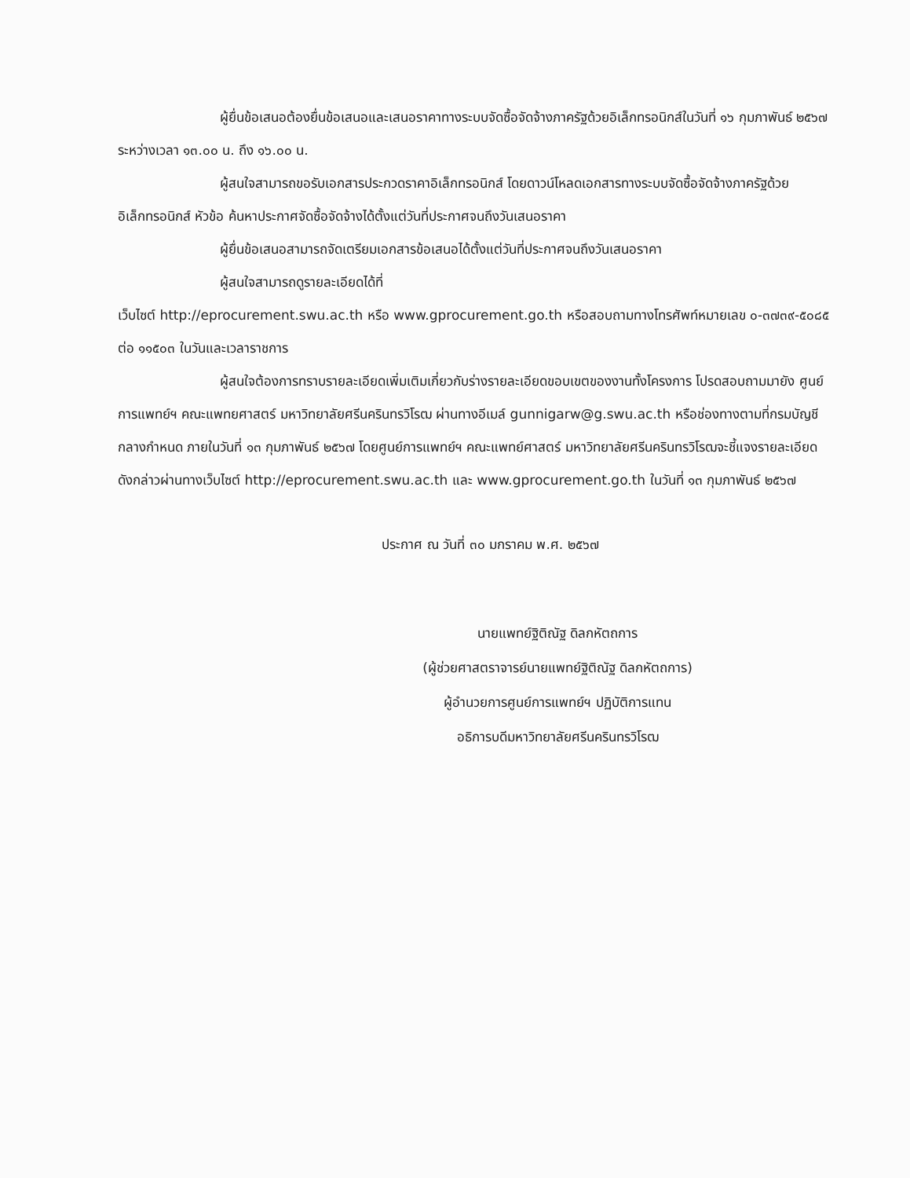ผู้ยื่นข้อเสนอต้องยื่นข้อเสนอและเสนอราคาทางระบบจัดซื้อจัดจ้างภาครัฐด้วยอิเล็กทรอนิกส์ในวันที่ ๑๖ กุมภาพันธ์ ๒๕๖๗ ระหว่างเวลา ๑๓.๐๐ น. ถึง ๑๖.๐๐ น.
ผู้สนใจสามารถขอรับเอกสารประกวดราคาอิเล็กทรอนิกส์ โดยดาวน์โหลดเอกสารทางระบบจัดซื้อจัดจ้างภาครัฐด้วยอิเล็กทรอนิกส์ หัวข้อ ค้นหาประกาศจัดซื้อจัดจ้างได้ตั้งแต่วันที่ประกาศจนถึงวันเสนอราคา
ผู้ยื่นข้อเสนอสามารถจัดเตรียมเอกสารข้อเสนอได้ตั้งแต่วันที่ประกาศจนถึงวันเสนอราคา
ผู้สนใจสามารถดูรายละเอียดได้ที่
เว็บไซต์ http://eprocurement.swu.ac.th หรือ www.gprocurement.go.th หรือสอบถามทางโทรศัพท์หมายเลข ๐-๓๗๓๙-๕๐๘๕ ต่อ ๑๑๕๐๓ ในวันและเวลาราชการ
ผู้สนใจต้องการทราบรายละเอียดเพิ่มเติมเกี่ยวกับร่างรายละเอียดขอบเขตของงานทั้งโครงการ โปรดสอบถามมายัง ศูนย์การแพทย์ฯ คณะแพทยศาสตร์ มหาวิทยาลัยศรีนครินทรวิโรฒ ผ่านทางอีเมล์ gunnigarw@g.swu.ac.th หรือช่องทางตามที่กรมบัญชีกลางกำหนด ภายในวันที่ ๑๓ กุมภาพันธ์ ๒๕๖๗ โดยศูนย์การแพทย์ฯ คณะแพทย์ศาสตร์ มหาวิทยาลัยศรีนครินทรวิโรฒจะชี้แจงรายละเอียดดังกล่าวผ่านทางเว็บไซต์ http://eprocurement.swu.ac.th และ www.gprocurement.go.th ในวันที่ ๑๓ กุมภาพันธ์ ๒๕๖๗
ประกาศ ณ วันที่ ๓๐ มกราคม พ.ศ. ๒๕๖๗
นายแพทย์ฐิติณัฐ ดิลกหัตถการ
(ผู้ช่วยศาสตราจารย์นายแพทย์ฐิติณัฐ ดิลกหัตถการ)
ผู้อำนวยการศูนย์การแพทย์ฯ ปฏิบัติการแทน
อธิการบดีมหาวิทยาลัยศรีนครินทรวิโรฒ